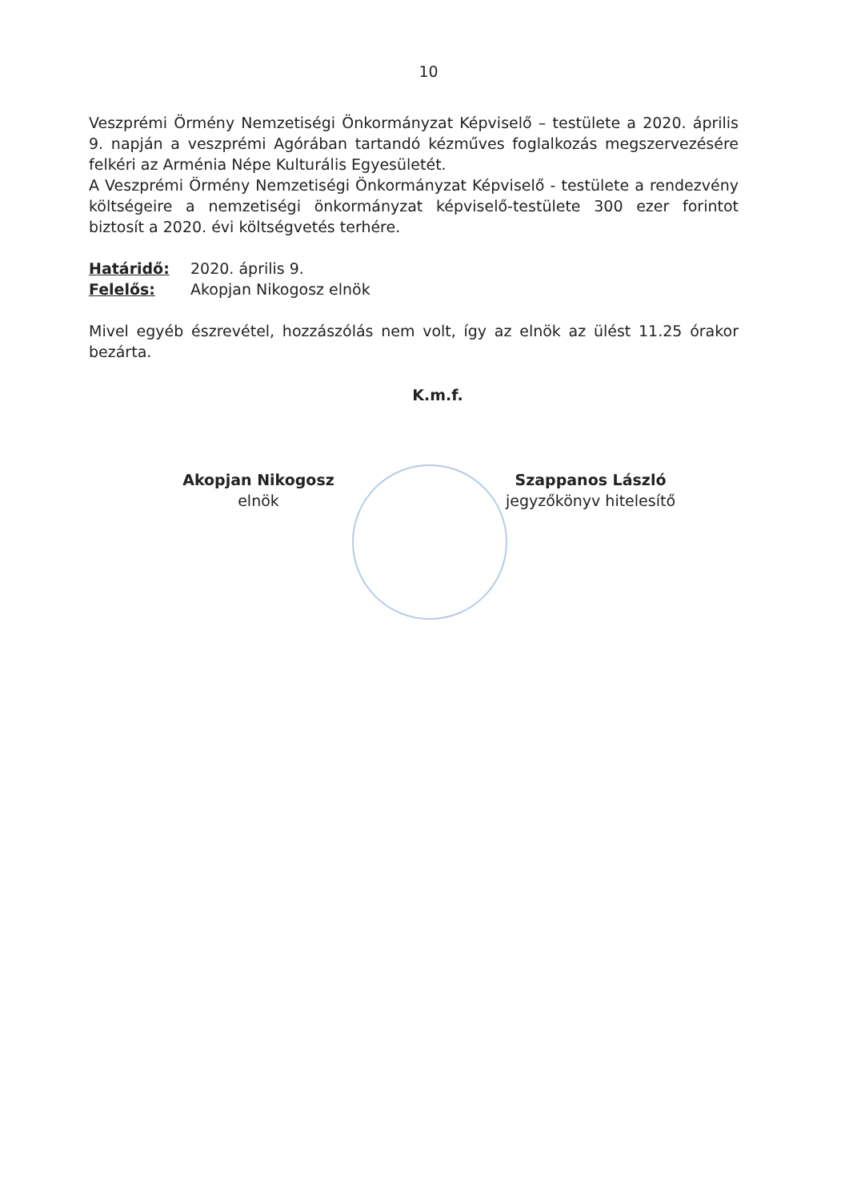10
Veszprémi Örmény Nemzetiségi Önkormányzat Képviselő – testülete a 2020. április 9. napján a veszprémi Agórában tartandó kézműves foglalkozás megszervezésére felkéri az Arménia Népe Kulturális Egyesületét.
A Veszprémi Örmény Nemzetiségi Önkormányzat Képviselő - testülete a rendezvény költségeire a nemzetiségi önkormányzat képviselő-testülete 300 ezer forintot biztosít a 2020. évi költségvetés terhére.
Határidő: 2020. április 9.
Felelős: Akopjan Nikogosz elnök
Mivel egyéb észrevétel, hozzászólás nem volt, így az elnök az ülést 11.25 órakor bezárta.
K.m.f.
Akopjan Nikogosz
elnök
Szappanos László
jegyzőkönyv hitelesítő